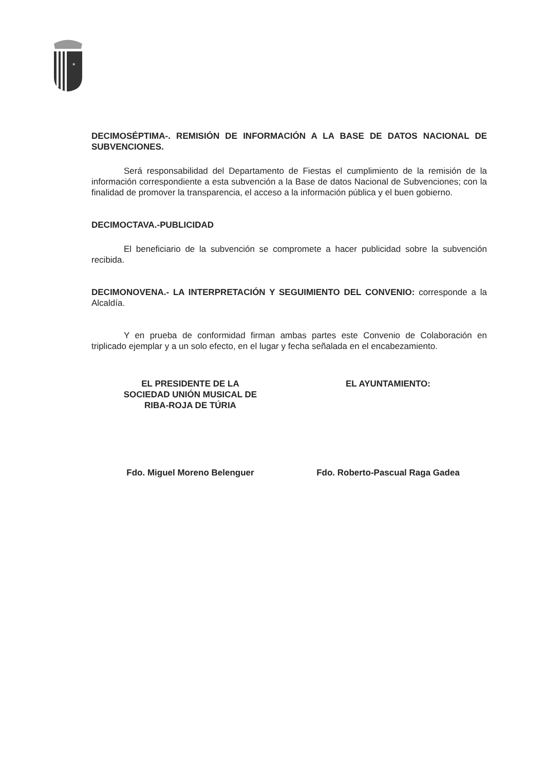*
DECIMOSÉPTIMA-. REMISIÓN DE INFORMACIÓN A LA BASE DE DATOS NACIONAL DE SUBVENCIONES.
Será responsabilidad del Departamento de Fiestas el cumplimiento de la remisión de la información correspondiente a esta subvención a la Base de datos Nacional de Subvenciones; con la finalidad de promover la transparencia, el acceso a la información pública y el buen gobierno.
DECIMOCTAVA.-PUBLICIDAD
El beneficiario de la subvención se compromete a hacer publicidad sobre la subvención recibida.
DECIMONOVENA.- LA INTERPRETACIÓN Y SEGUIMIENTO DEL CONVENIO: corresponde a la Alcaldía.
Y en prueba de conformidad firman ambas partes este Convenio de Colaboración en triplicado ejemplar y a un solo efecto, en el lugar y fecha señalada en el encabezamiento.
EL PRESIDENTE DE LA
SOCIEDAD UNIÓN MUSICAL DE
RIBA-ROJA DE TÚRIA
Fdo. Miguel Moreno Belenguer
EL AYUNTAMIENTO:
Fdo. Roberto-Pascual Raga Gadea